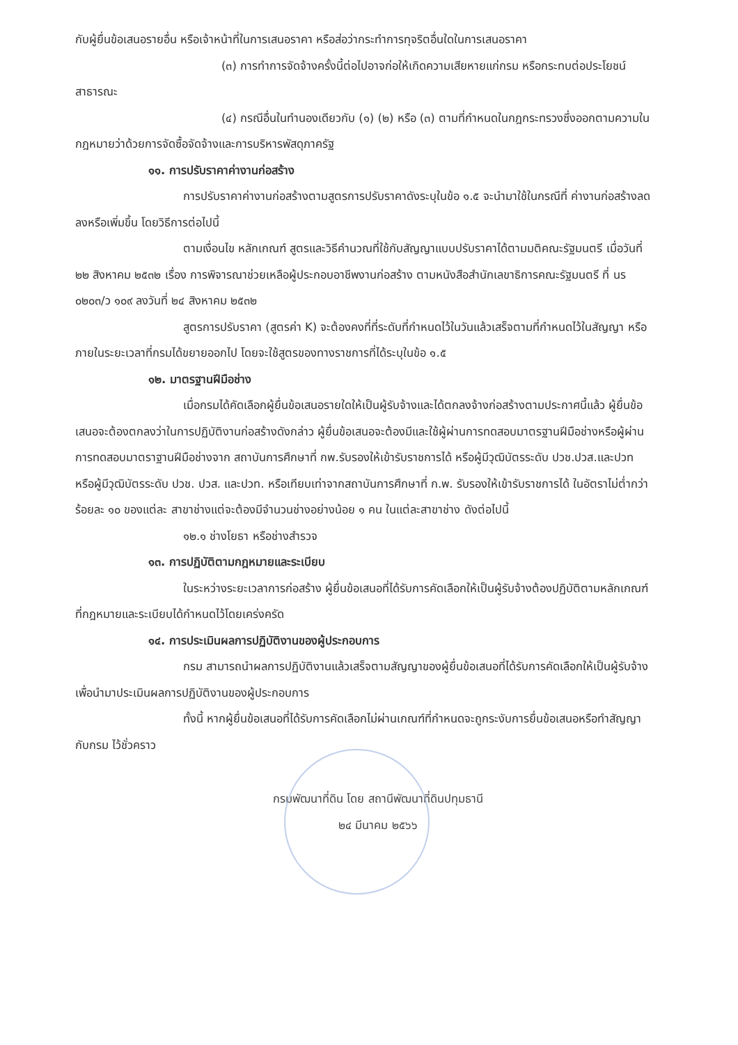กับผู้ยื่นข้อเสนอรายอื่น หรือเจ้าหน้าที่ในการเสนอราคา หรือส่อว่ากระทำการทุจริตอื่นใดในการเสนอราคา
(๓) การทำการจัดจ้างครั้งนี้ต่อไปอาจก่อให้เกิดความเสียหายแก่กรม หรือกระทบต่อประโยชน์สาธารณะ
(๔) กรณีอื่นในทำนองเดียวกับ (๑) (๒) หรือ (๓) ตามที่กำหนดในกฎกระทรวงซึ่งออกตามความในกฎหมายว่าด้วยการจัดซื้อจัดจ้างและการบริหารพัสดุภาครัฐ
๑๑. การปรับราคาค่างานก่อสร้าง
การปรับราคาค่างานก่อสร้างตามสูตรการปรับราคาดังระบุในข้อ ๑.๕ จะนำมาใช้ในกรณีที่ ค่างานก่อสร้างลดลงหรือเพิ่มขึ้น โดยวิธีการต่อไปนี้
ตามเงื่อนไข หลักเกณฑ์ สูตรและวิธีคำนวณที่ใช้กับสัญญาแบบปรับราคาได้ตามมติคณะรัฐมนตรี เมื่อวันที่ ๒๒ สิงหาคม ๒๕๓๒ เรื่อง การพิจารณาช่วยเหลือผู้ประกอบอาชีพงานก่อสร้าง ตามหนังสือสำนักเลขาธิการคณะรัฐมนตรี ที่ นร ๐๒๐๓/ว ๑๐๙ ลงวันที่ ๒๔ สิงหาคม ๒๕๓๒
สูตรการปรับราคา (สูตรค่า K) จะต้องคงที่ที่ระดับที่กำหนดไว้ในวันแล้วเสร็จตามที่กำหนดไว้ในสัญญา หรือภายในระยะเวลาที่กรมได้ขยายออกไป โดยจะใช้สูตรของทางราชการที่ได้ระบุในข้อ ๑.๕
๑๒. มาตรฐานฝีมือช่าง
เมื่อกรมได้คัดเลือกผู้ยื่นข้อเสนอรายใดให้เป็นผู้รับจ้างและได้ตกลงจ้างก่อสร้างตามประกาศนี้แล้ว ผู้ยื่นข้อเสนอจะต้องตกลงว่าในการปฏิบัติงานก่อสร้างดังกล่าว ผู้ยื่นข้อเสนอจะต้องมีและใช้ผู้ผ่านการทดสอบมาตรฐานฝีมือช่างหรือผู้ผ่านการทดสอบมาตราฐานฝีมือช่างจาก สถาบันการศึกษาที่ กพ.รับรองให้เข้ารับราชการได้ หรือผู้มีวุฒิบัตรระดับ ปวช.ปวส.และปวท หรือผู้มีวุฒิบัตรระดับ ปวช. ปวส. และปวท. หรือเทียบเท่าจากสถาบันการศึกษาที่ ก.พ. รับรองให้เข้ารับราชการได้ ในอัตราไม่ต่ำกว่าร้อยละ ๑๐ ของแต่ละ สาขาช่างแต่จะต้องมีจำนวนช่างอย่างน้อย ๑ คน ในแต่ละสาขาช่าง ดังต่อไปนี้
๑๒.๑ ช่างโยธา หรือช่างสำรวจ
๑๓. การปฏิบัติตามกฎหมายและระเบียบ
ในระหว่างระยะเวลาการก่อสร้าง ผู้ยื่นข้อเสนอที่ได้รับการคัดเลือกให้เป็นผู้รับจ้างต้องปฏิบัติตามหลักเกณฑ์ที่กฎหมายและระเบียบได้กำหนดไว้โดยเคร่งครัด
๑๔. การประเมินผลการปฏิบัติงานของผู้ประกอบการ
กรม สามารถนำผลการปฏิบัติงานแล้วเสร็จตามสัญญาของผู้ยื่นข้อเสนอที่ได้รับการคัดเลือกให้เป็นผู้รับจ้างเพื่อนำมาประเมินผลการปฏิบัติงานของผู้ประกอบการ
ทั้งนี้ หากผู้ยื่นข้อเสนอที่ได้รับการคัดเลือกไม่ผ่านเกณฑ์ที่กำหนดจะถูกระงับการยื่นข้อเสนอหรือทำสัญญากับกรม ไว้ชั่วคราว
กรมพัฒนาที่ดิน โดย สถานีพัฒนาที่ดินปทุมธานี
๒๔ มีนาคม ๒๕๖๖